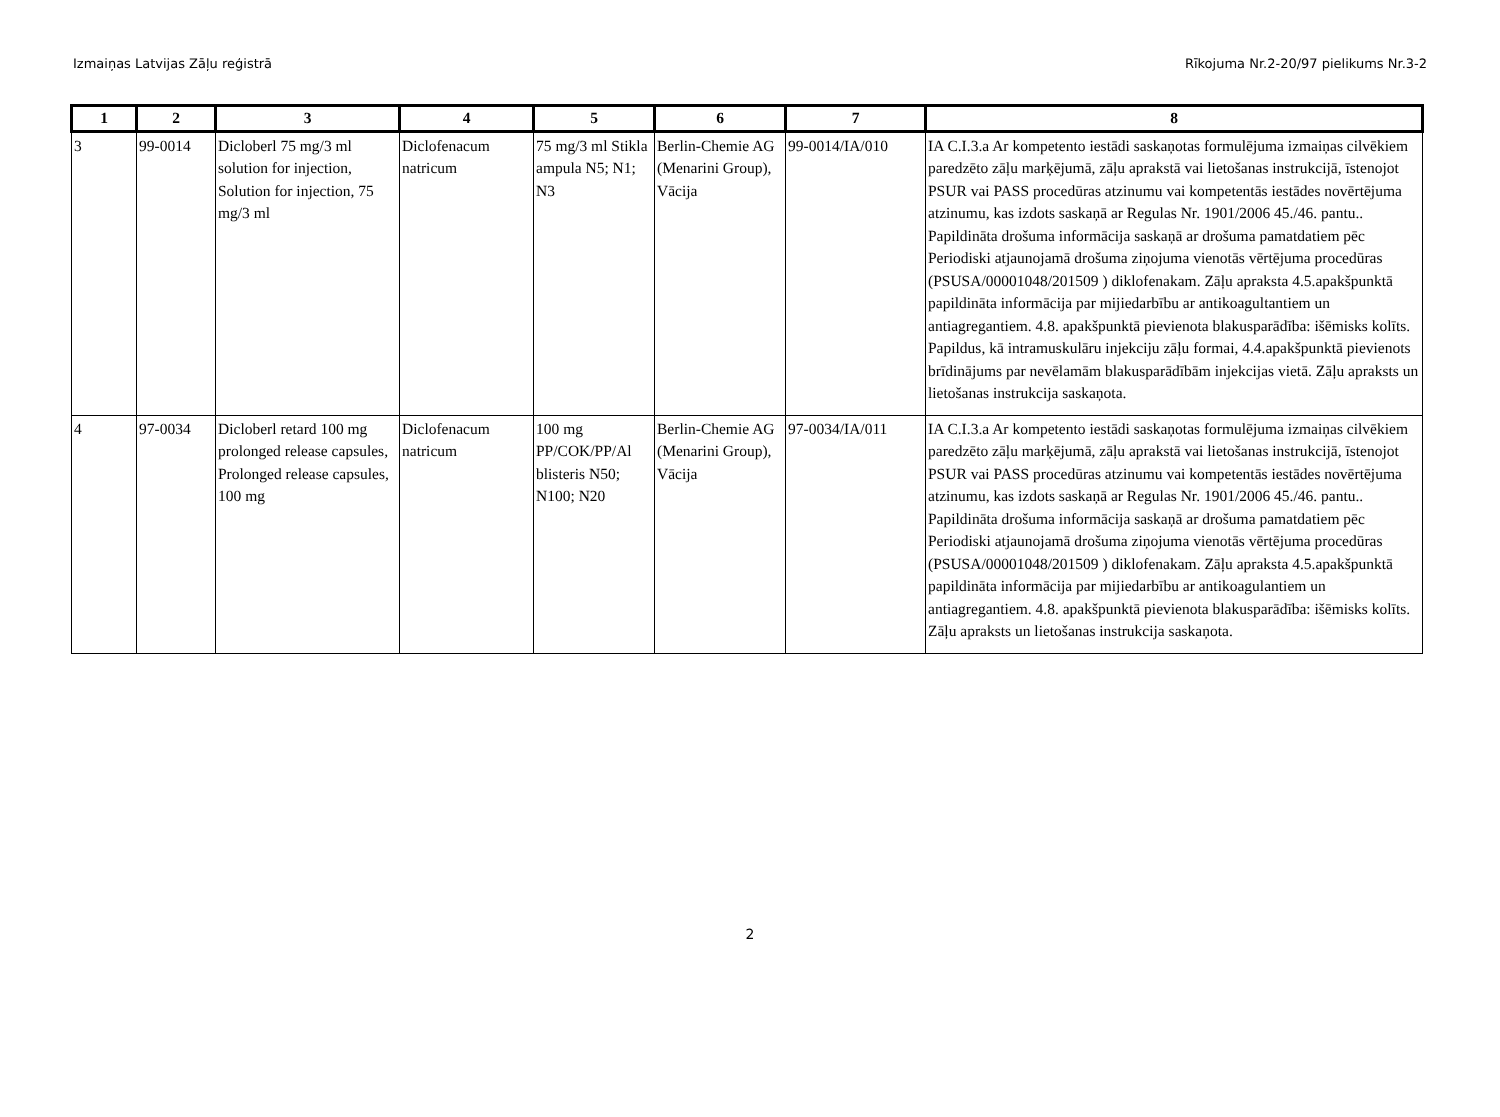Izmaiņas Latvijas Zāļu reģistrā Rīkojuma Nr.2-20/97 pielikums Nr.3-2
| 1 | 2 | 3 | 4 | 5 | 6 | 7 | 8 |
| --- | --- | --- | --- | --- | --- | --- | --- |
| 3 | 99-0014 | Dicloberl 75 mg/3 ml solution for injection, Solution for injection, 75 mg/3 ml | Diclofenacum natricum | 75 mg/3 ml Stikla ampula N5; N1; N3 | Berlin-Chemie AG (Menarini Group), Vācija | 99-0014/IA/010 | IA C.I.3.a Ar kompetento iestādi saskaņotas formulējuma izmaiņas cilvēkiem paredzēto zāļu marķējumā, zāļu aprakstā vai lietošanas instrukcijā, īstenojot PSUR vai PASS procedūras atzinumu vai kompetentās iestādes novērtējuma atzinumu, kas izdots saskaņā ar Regulas Nr. 1901/2006 45./46. pantu.. Papildināta drošuma informācija saskaņā ar drošuma pamatdatiem pēc Periodiski atjaunojamā drošuma ziņojuma vienotās vērtējuma procedūras (PSUSA/00001048/201509 ) diklofenakam. Zāļu apraksta 4.5.apakšpunktā papildināta informācija par mijiedarbību ar antikoagultantiem un antiagregantiem. 4.8. apakšpunktā pievienota blakusparādība: išēmisks kolīts. Papildus, kā intramuskulāru injekciju zāļu formai, 4.4.apakšpunktā pievienots brīdinājums par nevēlamām blakusparādībām injekcijas vietā. Zāļu apraksts un lietošanas instrukcija saskaņota. |
| 4 | 97-0034 | Dicloberl retard 100 mg prolonged release capsules, Prolonged release capsules, 100 mg | Diclofenacum natricum | 100 mg PP/COK/PP/Al blisteris N50; N100; N20 | Berlin-Chemie AG (Menarini Group), Vācija | 97-0034/IA/011 | IA C.I.3.a Ar kompetento iestādi saskaņotas formulējuma izmaiņas cilvēkiem paredzēto zāļu marķējumā, zāļu aprakstā vai lietošanas instrukcijā, īstenojot PSUR vai PASS procedūras atzinumu vai kompetentās iestādes novērtējuma atzinumu, kas izdots saskaņā ar Regulas Nr. 1901/2006 45./46. pantu.. Papildināta drošuma informācija saskaņā ar drošuma pamatdatiem pēc Periodiski atjaunojamā drošuma ziņojuma vienotās vērtējuma procedūras (PSUSA/00001048/201509 ) diklofenakam. Zāļu apraksta 4.5.apakšpunktā papildināta informācija par mijiedarbību ar antikoagulantiem un antiagregantiem. 4.8. apakšpunktā pievienota blakusparādība: išēmisks kolīts. Zāļu apraksts un lietošanas instrukcija saskaņota. |
2